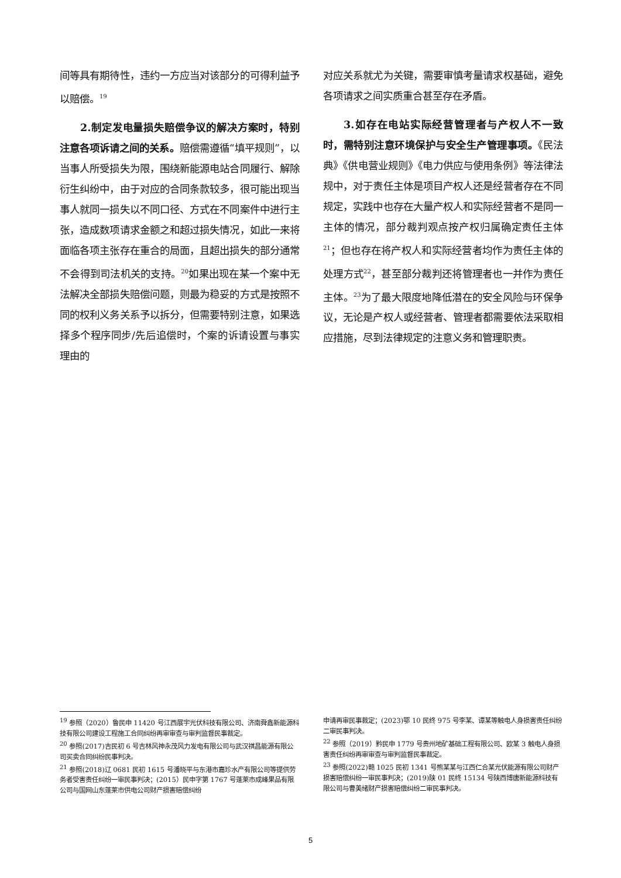间等具有期待性，违约一方应当对该部分的可得利益予以赔偿。<sup>19</sup>
2.制定发电量损失赔偿争议的解决方案时，特别注意各项诉请之间的关系。赔偿需遵循“填平规则”，以当事人所受损失为限，围绕新能源电站合同履行、解除衍生纠纷中，由于对应的合同条款较多，很可能出现当事人就同一损失以不同口径、方式在不同案件中进行主张，造成数项请求金额之和超过损失情况，如此一来将面临各项主张存在重合的局面，且超出损失的部分通常不会得到司法机关的支持。<sup>20</sup>如果出现在某一个案中无法解决全部损失赔偿问题，则最为稳妥的方式是按照不同的权利义务关系予以拆分，但需要特别注意，如果选择多个程序同步/先后追偿时，个案的诉请设置与事实理由的
对应关系就尤为关键，需要审慎考量请求权基础，避免各项请求之间实质重合甚至存在矛盾。
3.如存在电站实际经营管理者与产权人不一致时，需特别注意环境保护与安全生产管理事项。《民法典》《供电营业规则》《电力供应与使用条例》等法律法规中，对于责任主体是项目产权人还是经营者存在不同规定，实践中也存在大量产权人和实际经营者不是同一主体的情况，部分裁判观点按产权归属确定责任主体<sup>21</sup>；但也存在将产权人和实际经营者均作为责任主体的处理方式<sup>22</sup>，甚至部分裁判还将管理者也一并作为责任主体。<sup>23</sup>为了最大限度地降低潜在的安全风险与环保争议，无论是产权人或经营者、管理者都需要依法采取相应措施，尽到法律规定的注意义务和管理职责。
<sup>19</sup> 参照（2020）鲁民申 11420 号江西展宇光伏科技有限公司、济南舜鑫新能源科技有限公司建设工程施工合同纠纷再审审查与审判监督民事裁定。
<sup>20</sup> 参照(2017)吉民初 6 号吉林风神永茂风力发电有限公司与武汉祺昌能源有限公司买卖合同纠纷民事判决。
<sup>21</sup> 参照(2018)辽 0681 民初 1615 号潘晓平与东港市嘉珍水产有限公司等提供劳务者受害责任纠纷一审民事判决；(2015）民申字第 1767 号蓬莱市成峰果品有限公司与国网山东蓬莱市供电公司财产损害赔偿纠纷
申请再审民事裁定；(2023)鄂 10 民终 975 号李某、谭某等触电人身损害责任纠纷二审民事判决。
<sup>22</sup> 参照（2019）黔民申 1779 号贵州地矿基础工程有限公司、欧某 3 触电人身损害责任纠纷再审审查与审判监督民事裁定。
<sup>23</sup> 参照(2022)赣 1025 民初 1341 号熊某某与江西仁合某光伏能源有限公司财产损害赔偿纠纷一审民事判决；(2019)陕 01 民终 15134 号陕西博唐新能源科技有限公司与曹美绪财产损害赔偿纠纷二审民事判决。
5